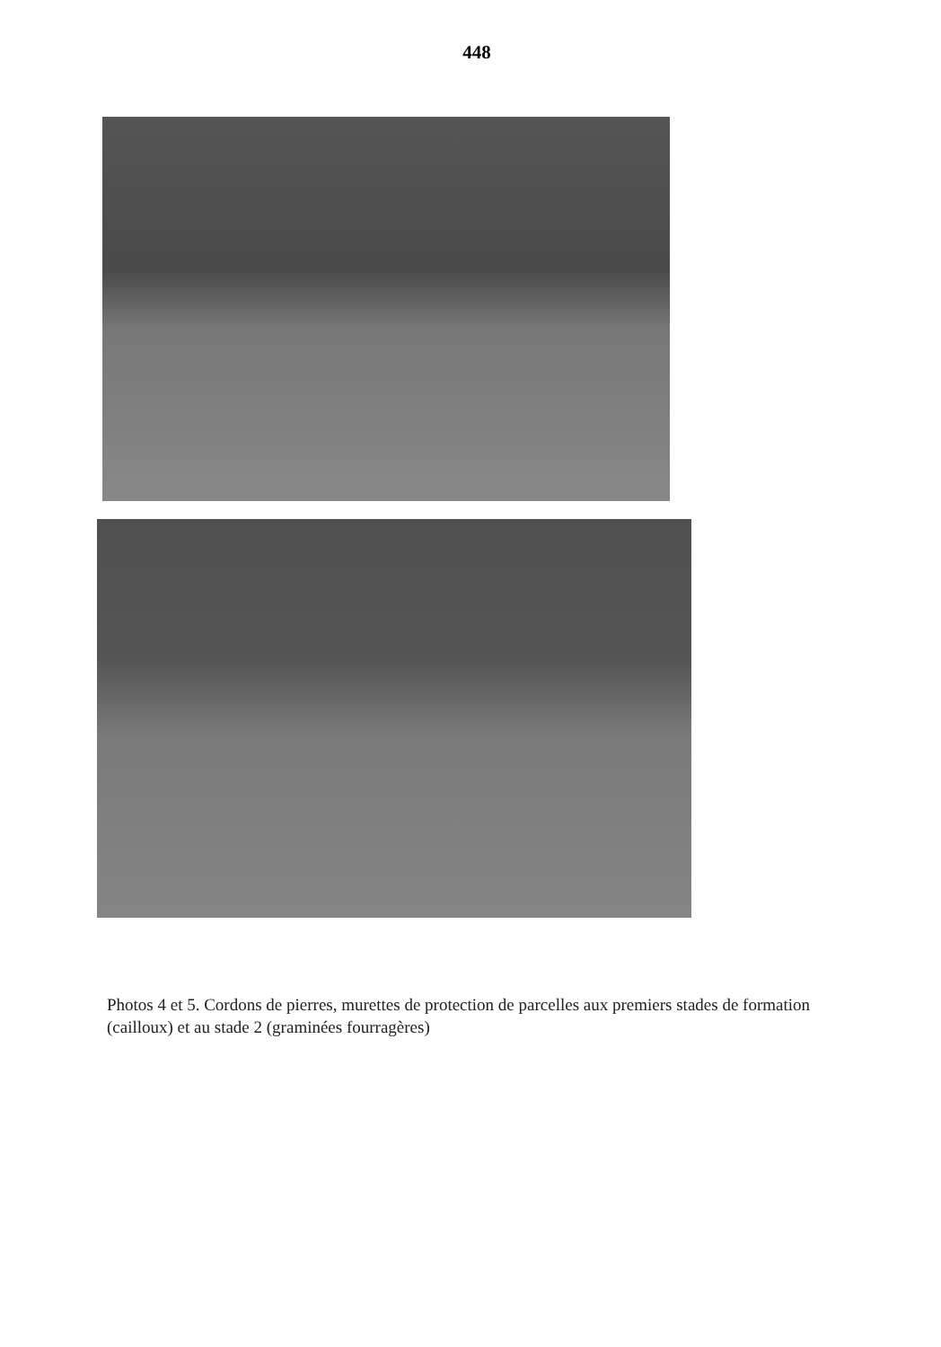448
Photos 4 et 5. Cordons de pierres, murettes de protection de parcelles aux premiers stades de formation (cailloux) et au stade 2 (graminées fourragères)